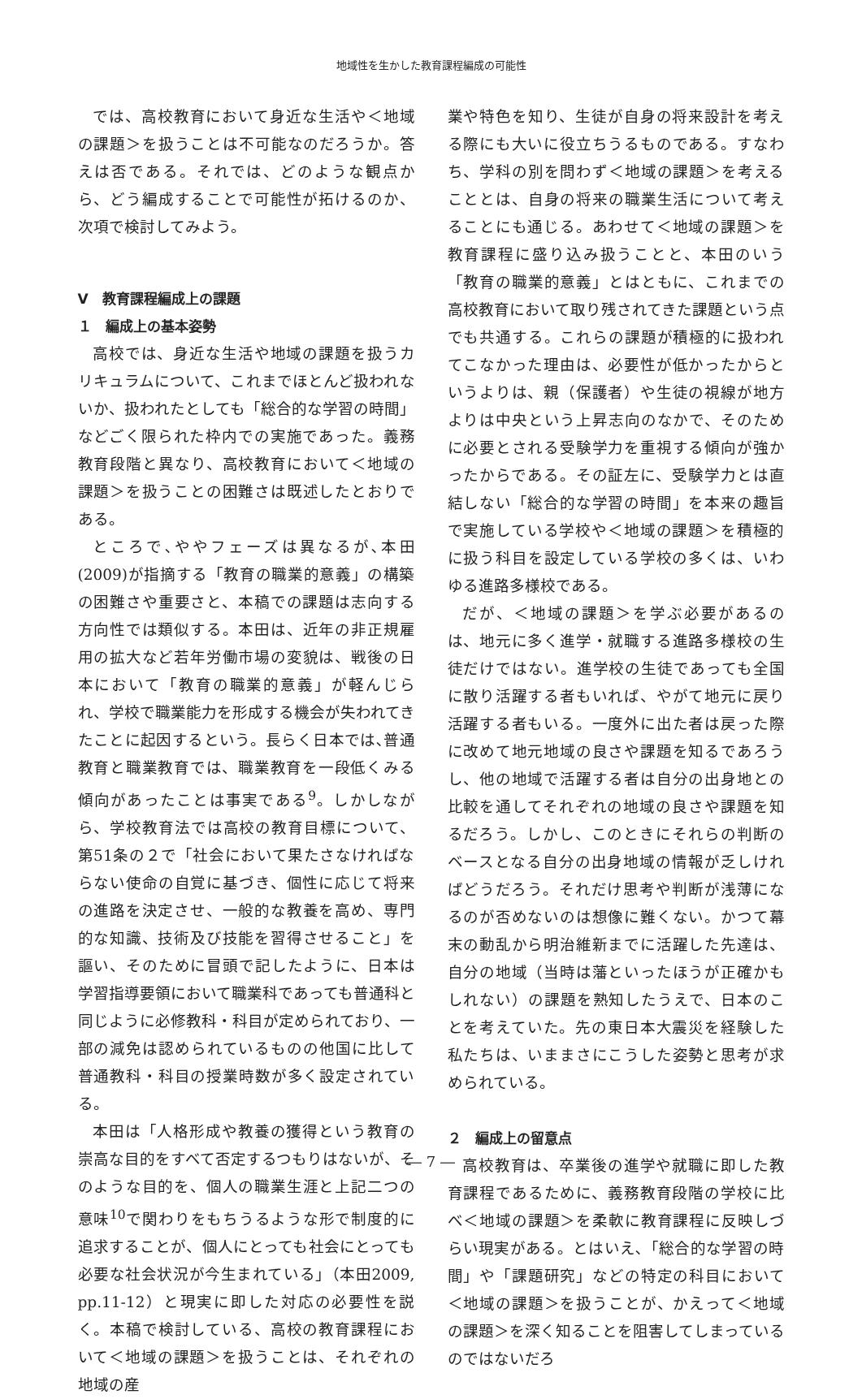地域性を生かした教育課程編成の可能性
では、高校教育において身近な生活や＜地域の課題＞を扱うことは不可能なのだろうか。答えは否である。それでは、どのような観点から、どう編成することで可能性が拓けるのか、次項で検討してみよう。
Ⅴ　教育課程編成上の課題
１　編成上の基本姿勢
高校では、身近な生活や地域の課題を扱うカリキュラムについて、これまでほとんど扱われないか、扱われたとしても「総合的な学習の時間」などごく限られた枠内での実施であった。義務教育段階と異なり、高校教育において＜地域の課題＞を扱うことの困難さは既述したとおりである。
ところで､ややフェーズは異なるが､本田(2009)が指摘する「教育の職業的意義」の構築の困難さや重要さと、本稿での課題は志向する方向性では類似する。本田は、近年の非正規雇用の拡大など若年労働市場の変貌は、戦後の日本において「教育の職業的意義」が軽んじられ、学校で職業能力を形成する機会が失われてきたことに起因するという。長らく日本では､普通教育と職業教育では、職業教育を一段低くみる傾向があったことは事実である<sup>9</sup>。しかしながら、学校教育法では高校の教育目標について、第51条の２で「社会において果たさなければならない使命の自覚に基づき、個性に応じて将来の進路を決定させ、一般的な教養を高め、専門的な知識、技術及び技能を習得させること」を謳い、そのために冒頭で記したように、日本は学習指導要領において職業科であっても普通科と同じように必修教科・科目が定められており、一部の減免は認められているものの他国に比して普通教科・科目の授業時数が多く設定されている。
本田は「人格形成や教養の獲得という教育の崇高な目的をすべて否定するつもりはないが、そのような目的を、個人の職業生涯と上記二つの意味<sup>10</sup>で関わりをもちうるような形で制度的に追求することが、個人にとっても社会にとっても必要な社会状況が今生まれている」（本田2009, pp.11-12）と現実に即した対応の必要性を説く。本稿で検討している、高校の教育課程において＜地域の課題＞を扱うことは、それぞれの地域の産
業や特色を知り、生徒が自身の将来設計を考える際にも大いに役立ちうるものである。すなわち、学科の別を問わず＜地域の課題＞を考えることとは、自身の将来の職業生活について考えることにも通じる。あわせて＜地域の課題＞を教育課程に盛り込み扱うことと、本田のいう「教育の職業的意義」とはともに、これまでの高校教育において取り残されてきた課題という点でも共通する。これらの課題が積極的に扱われてこなかった理由は、必要性が低かったからというよりは、親（保護者）や生徒の視線が地方よりは中央という上昇志向のなかで、そのために必要とされる受験学力を重視する傾向が強かったからである。その証左に、受験学力とは直結しない「総合的な学習の時間」を本来の趣旨で実施している学校や＜地域の課題＞を積極的に扱う科目を設定している学校の多くは、いわゆる進路多様校である。
だが、＜地域の課題＞を学ぶ必要があるのは、地元に多く進学・就職する進路多様校の生徒だけではない。進学校の生徒であっても全国に散り活躍する者もいれば、やがて地元に戻り活躍する者もいる。一度外に出た者は戻った際に改めて地元地域の良さや課題を知るであろうし、他の地域で活躍する者は自分の出身地との比較を通してそれぞれの地域の良さや課題を知るだろう。しかし、このときにそれらの判断のベースとなる自分の出身地域の情報が乏しければどうだろう。それだけ思考や判断が浅薄になるのが否めないのは想像に難くない。かつて幕末の動乱から明治維新までに活躍した先達は、自分の地域（当時は藩といったほうが正確かもしれない）の課題を熟知したうえで、日本のことを考えていた。先の東日本大震災を経験した私たちは、いままさにこうした姿勢と思考が求められている。
２　編成上の留意点
高校教育は、卒業後の進学や就職に即した教育課程であるために、義務教育段階の学校に比べ＜地域の課題＞を柔軟に教育課程に反映しづらい現実がある。とはいえ､「総合的な学習の時間」や「課題研究」などの特定の科目において＜地域の課題＞を扱うことが、かえって＜地域の課題＞を深く知ることを阻害してしまっているのではないだろ
― 7 ―